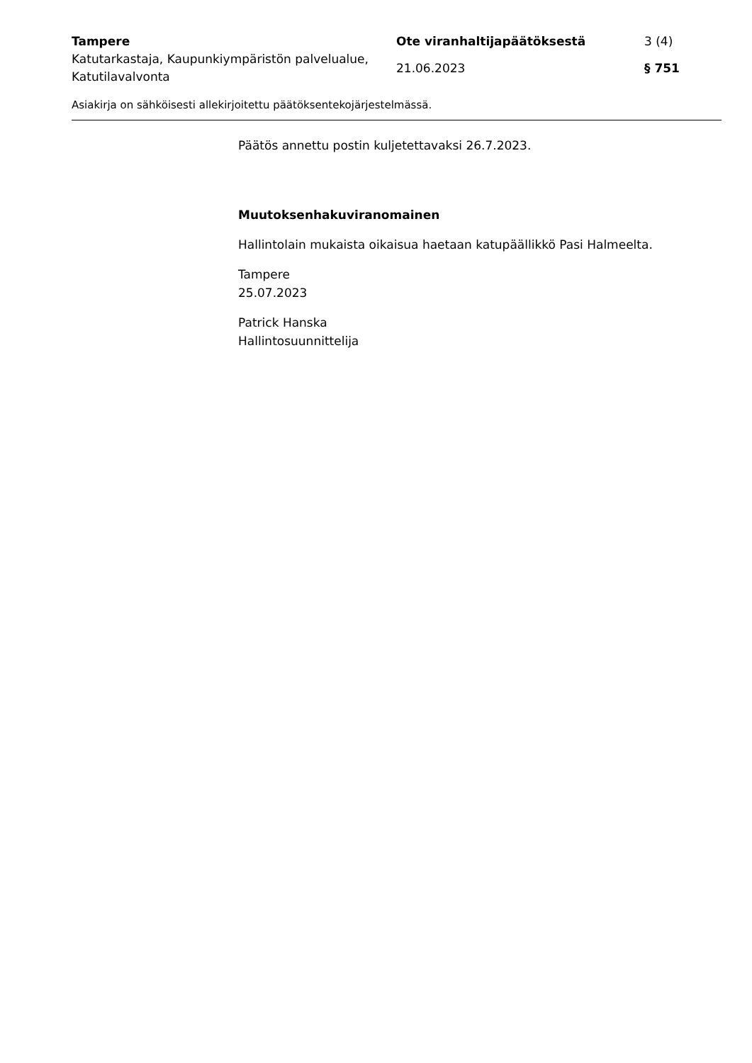| Tampere | Ote viranhaltijapäätöksestä | 3 (4) |
| Katutarkastaja, Kaupunkiympäristön palvelualue, Katutilavalvonta | 21.06.2023 | § 751 |
Asiakirja on sähköisesti allekirjoitettu päätöksentekojärjestelmässä.
Päätös annettu postin kuljetettavaksi 26.7.2023.
Muutoksenhakuviranomainen
Hallintolain mukaista oikaisua haetaan katupäällikkö Pasi Halmeelta.
Tampere
25.07.2023
Patrick Hanska
Hallintosuunnittelija